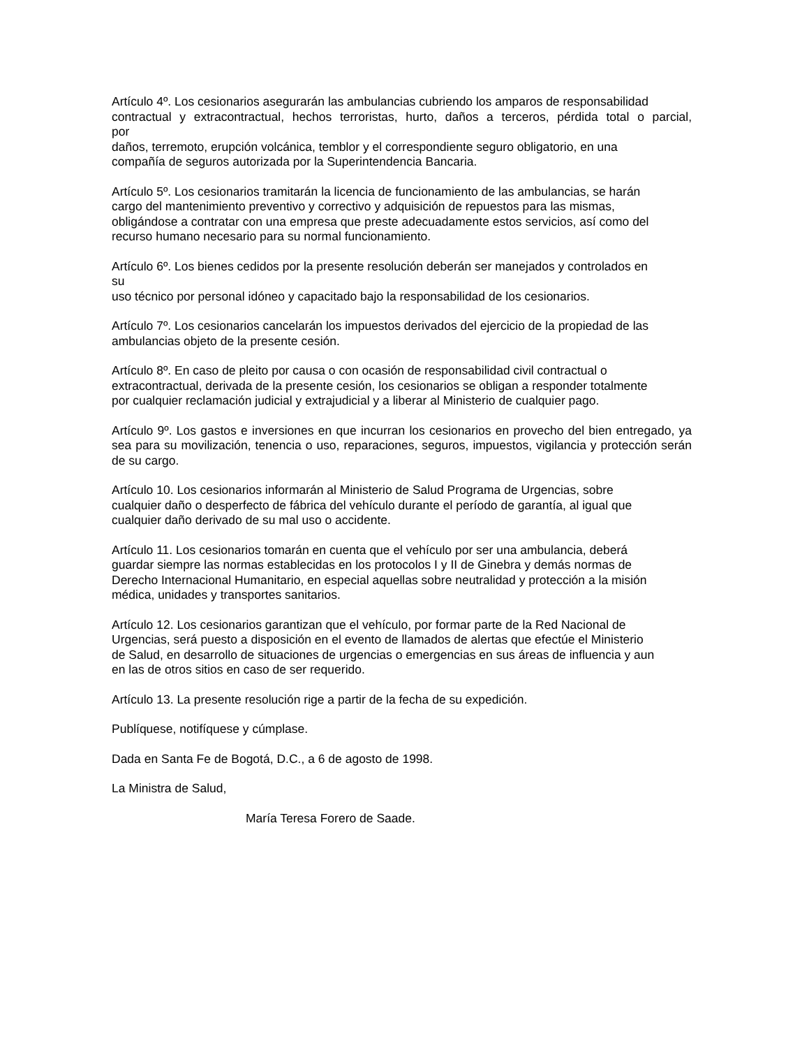Artículo 4º. Los cesionarios asegurarán las ambulancias cubriendo los amparos de responsabilidad
contractual y extracontractual, hechos terroristas, hurto, daños a terceros, pérdida total o parcial,
por
daños, terremoto, erupción volcánica, temblor y el correspondiente seguro obligatorio, en una
compañía de seguros autorizada por la Superintendencia Bancaria.
Artículo 5º. Los cesionarios tramitarán la licencia de funcionamiento de las ambulancias, se harán
cargo del mantenimiento preventivo y correctivo y adquisición de repuestos para las mismas,
obligándose a contratar con una empresa que preste adecuadamente estos servicios, así como del
recurso humano necesario para su normal funcionamiento.
Artículo 6º. Los bienes cedidos por la presente resolución deberán ser manejados y controlados en
su
uso técnico por personal idóneo y capacitado bajo la responsabilidad de los cesionarios.
Artículo 7º. Los cesionarios cancelarán los impuestos derivados del ejercicio de la propiedad de las
ambulancias objeto de la presente cesión.
Artículo 8º. En caso de pleito por causa o con ocasión de responsabilidad civil contractual o
extracontractual, derivada de la presente cesión, los cesionarios se obligan a responder totalmente
por cualquier reclamación judicial y extrajudicial y a liberar al Ministerio de cualquier pago.
Artículo 9º. Los gastos e inversiones en que incurran los cesionarios en provecho del bien entregado, ya sea para su movilización, tenencia o uso, reparaciones, seguros, impuestos, vigilancia y protección serán de su cargo.
Artículo 10. Los cesionarios informarán al Ministerio de Salud Programa de Urgencias, sobre
cualquier daño o desperfecto de fábrica del vehículo durante el período de garantía, al igual que
cualquier daño derivado de su mal uso o accidente.
Artículo 11. Los cesionarios tomarán en cuenta que el vehículo por ser una ambulancia, deberá
guardar siempre las normas establecidas en los protocolos I y II de Ginebra y demás normas de
Derecho Internacional Humanitario, en especial aquellas sobre neutralidad y protección a la misión
médica, unidades y transportes sanitarios.
Artículo 12. Los cesionarios garantizan que el vehículo, por formar parte de la Red Nacional de
Urgencias, será puesto a disposición en el evento de llamados de alertas que efectúe el Ministerio
de Salud, en desarrollo de situaciones de urgencias o emergencias en sus áreas de influencia y aun
en las de otros sitios en caso de ser requerido.
Artículo 13. La presente resolución rige a partir de la fecha de su expedición.
Publíquese, notifíquese y cúmplase.
Dada en Santa Fe de Bogotá, D.C., a 6 de agosto de 1998.
La Ministra de Salud,
María Teresa Forero de Saade.